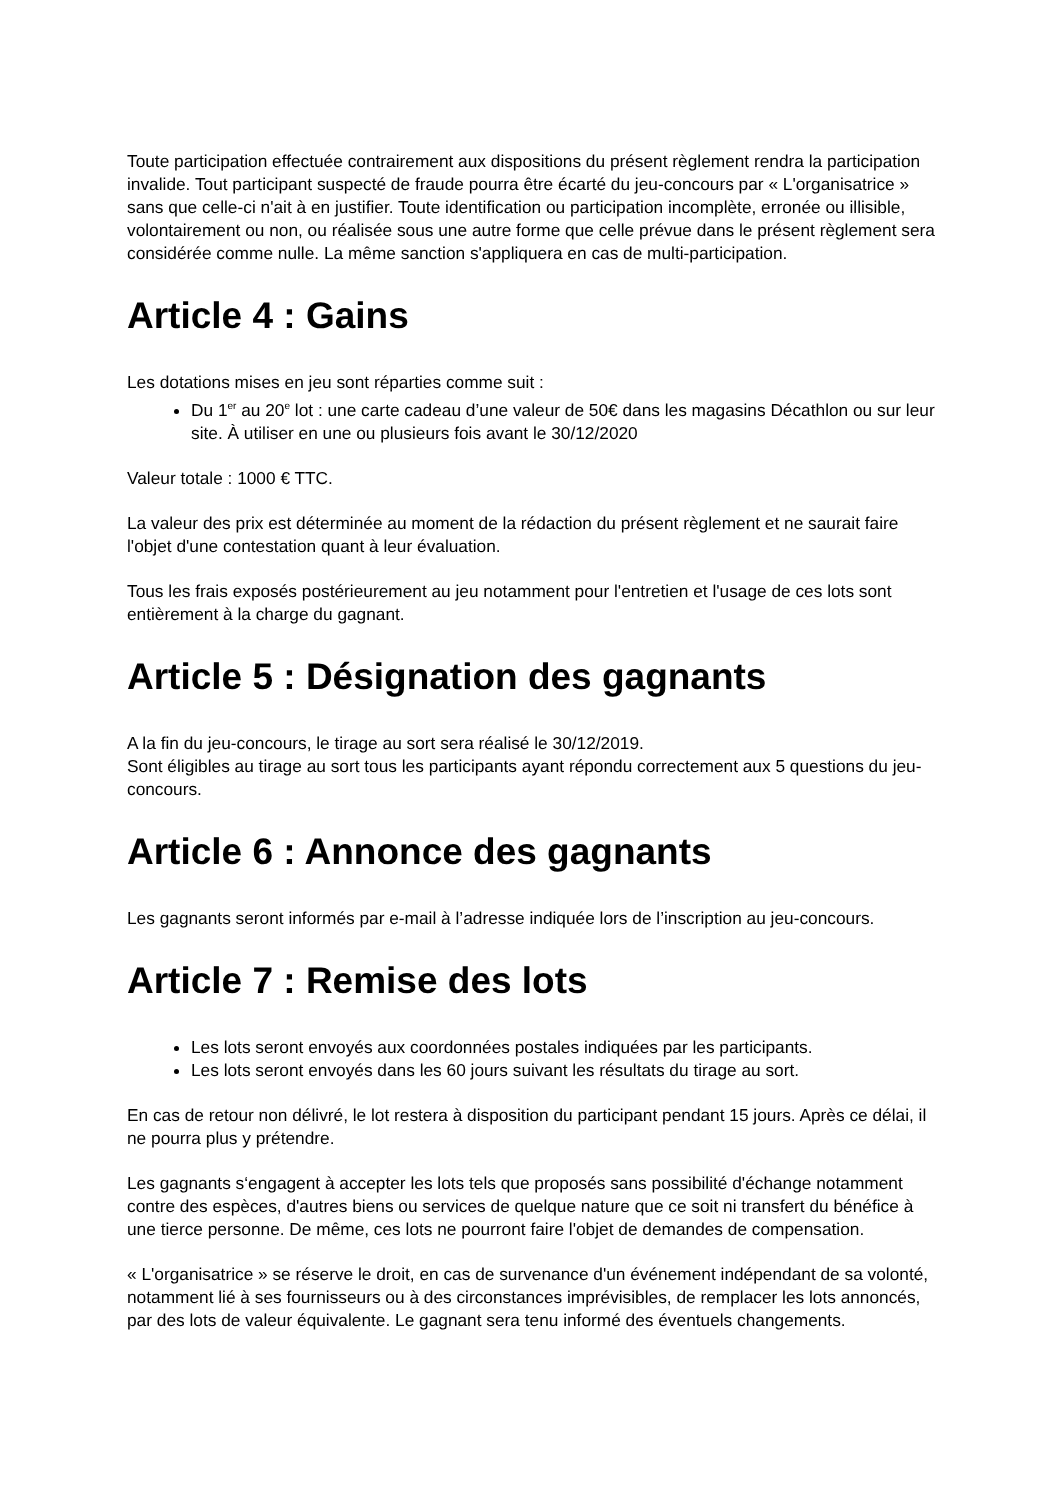Toute participation effectuée contrairement aux dispositions du présent règlement rendra la participation invalide. Tout participant suspecté de fraude pourra être écarté du jeu-concours par « L'organisatrice » sans que celle-ci n'ait à en justifier. Toute identification ou participation incomplète, erronée ou illisible, volontairement ou non, ou réalisée sous une autre forme que celle prévue dans le présent règlement sera considérée comme nulle. La même sanction s'appliquera en cas de multi-participation.
Article 4 : Gains
Les dotations mises en jeu sont réparties comme suit :
Du 1<sup>er</sup> au 20<sup>e</sup> lot : une carte cadeau d’une valeur de 50€ dans les magasins Décathlon ou sur leur site. À utiliser en une ou plusieurs fois avant le 30/12/2020
Valeur totale : 1000 € TTC.
La valeur des prix est déterminée au moment de la rédaction du présent règlement et ne saurait faire l'objet d'une contestation quant à leur évaluation.
Tous les frais exposés postérieurement au jeu notamment pour l'entretien et l'usage de ces lots sont entièrement à la charge du gagnant.
Article 5 : Désignation des gagnants
A la fin du jeu-concours, le tirage au sort sera réalisé le 30/12/2019.
Sont éligibles au tirage au sort tous les participants ayant répondu correctement aux 5 questions du jeu-concours.
Article 6 : Annonce des gagnants
Les gagnants seront informés par e-mail à l’adresse indiquée lors de l’inscription au jeu-concours.
Article 7 : Remise des lots
Les lots seront envoyés aux coordonnées postales indiquées par les participants.
Les lots seront envoyés dans les 60 jours suivant les résultats du tirage au sort.
En cas de retour non délivré, le lot restera à disposition du participant pendant 15 jours. Après ce délai, il ne pourra plus y prétendre.
Les gagnants s‘engagent à accepter les lots tels que proposés sans possibilité d'échange notamment contre des espèces, d'autres biens ou services de quelque nature que ce soit ni transfert du bénéfice à une tierce personne. De même, ces lots ne pourront faire l'objet de demandes de compensation.
« L'organisatrice » se réserve le droit, en cas de survenance d'un événement indépendant de sa volonté, notamment lié à ses fournisseurs ou à des circonstances imprévisibles, de remplacer les lots annoncés, par des lots de valeur équivalente. Le gagnant sera tenu informé des éventuels changements.